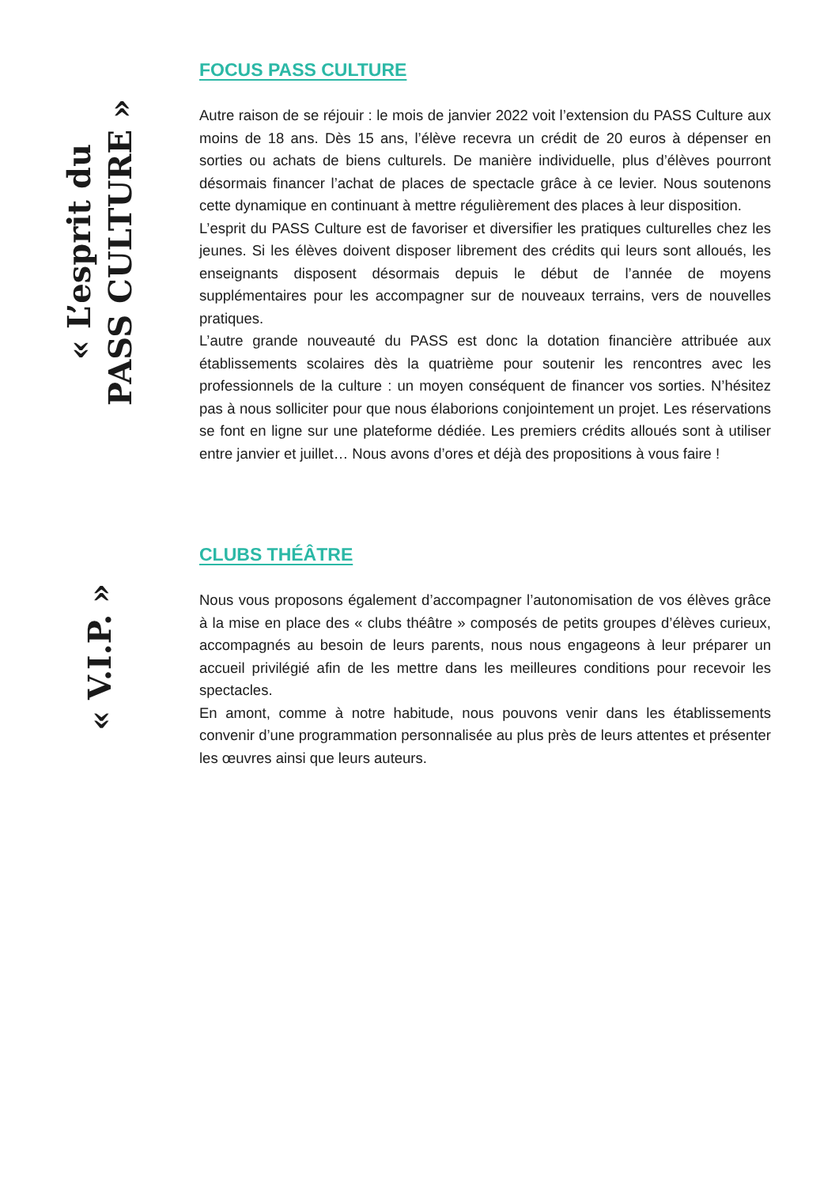« L’esprit du
PASS CULTURE »
FOCUS PASS CULTURE
Autre raison de se réjouir : le mois de janvier 2022 voit l’extension du PASS Culture aux moins de 18 ans. Dès 15 ans, l’élève recevra un crédit de 20 euros à dépenser en sorties ou achats de biens culturels. De manière individuelle, plus d’élèves pourront désormais financer l’achat de places de spectacle grâce à ce levier. Nous soutenons cette dynamique en continuant à mettre régulièrement des places à leur disposition.
L’esprit du PASS Culture est de favoriser et diversifier les pratiques culturelles chez les jeunes. Si les élèves doivent disposer librement des crédits qui leurs sont alloués, les enseignants disposent désormais depuis le début de l’année de moyens supplémentaires pour les accompagner sur de nouveaux terrains, vers de nouvelles pratiques.
L’autre grande nouveauté du PASS est donc la dotation financière attribuée aux établissements scolaires dès la quatrième pour soutenir les rencontres avec les professionnels de la culture : un moyen conséquent de financer vos sorties. N’hésitez pas à nous solliciter pour que nous élaborions conjointement un projet. Les réservations se font en ligne sur une plateforme dédiée. Les premiers crédits alloués sont à utiliser entre janvier et juillet… Nous avons d’ores et déjà des propositions à vous faire !
« V.I.P. »
CLUBS THÉÂTRE
Nous vous proposons également d’accompagner l’autonomisation de vos élèves grâce à la mise en place des « clubs théâtre » composés de petits groupes d’élèves curieux, accompagnés au besoin de leurs parents, nous nous engageons à leur préparer un accueil privilégié afin de les mettre dans les meilleures conditions pour recevoir les spectacles.
En amont, comme à notre habitude, nous pouvons venir dans les établissements convenir d’une programmation personnalisée au plus près de leurs attentes et présenter les œuvres ainsi que leurs auteurs.